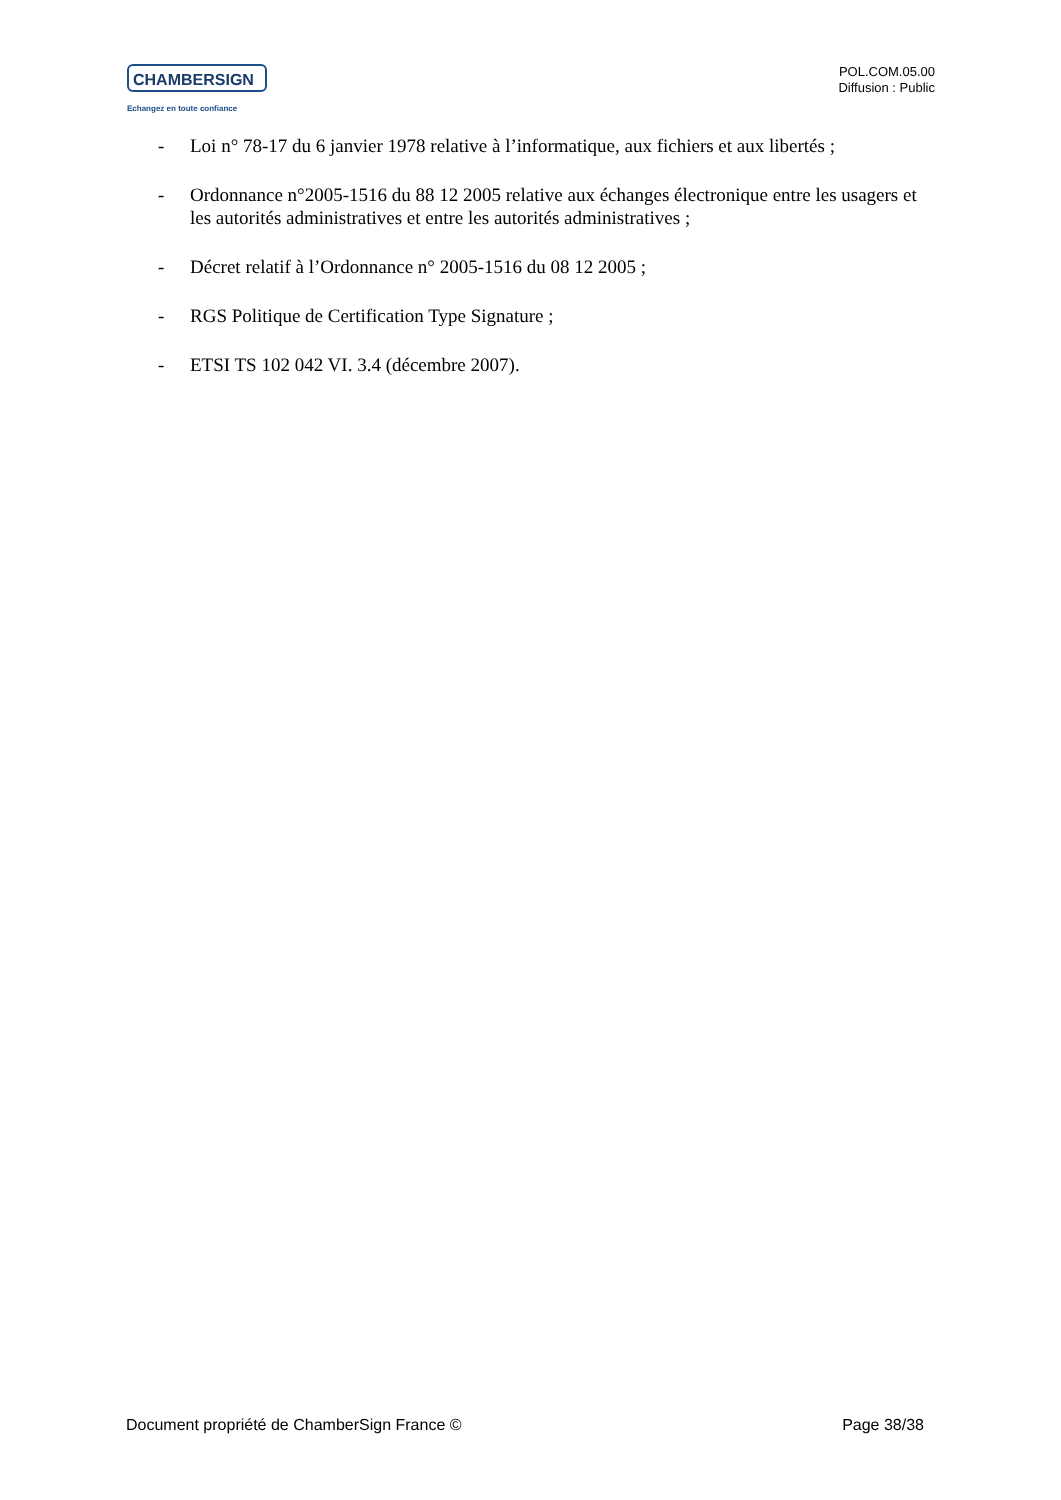CHAMBERSIGN
Echangez en toute confiance
POL.COM.05.00
Diffusion : Public
- Loi n° 78-17 du 6 janvier 1978 relative à l’informatique, aux fichiers et aux libertés ;
- Ordonnance n°2005-1516 du 88 12 2005 relative aux échanges électronique entre les usagers et les autorités administratives et entre les autorités administratives ;
- Décret relatif à l’Ordonnance n° 2005-1516 du 08 12 2005 ;
- RGS Politique de Certification Type Signature ;
- ETSI TS 102 042 VI. 3.4 (décembre 2007).
Document propriété de ChamberSign France © Page 38/38